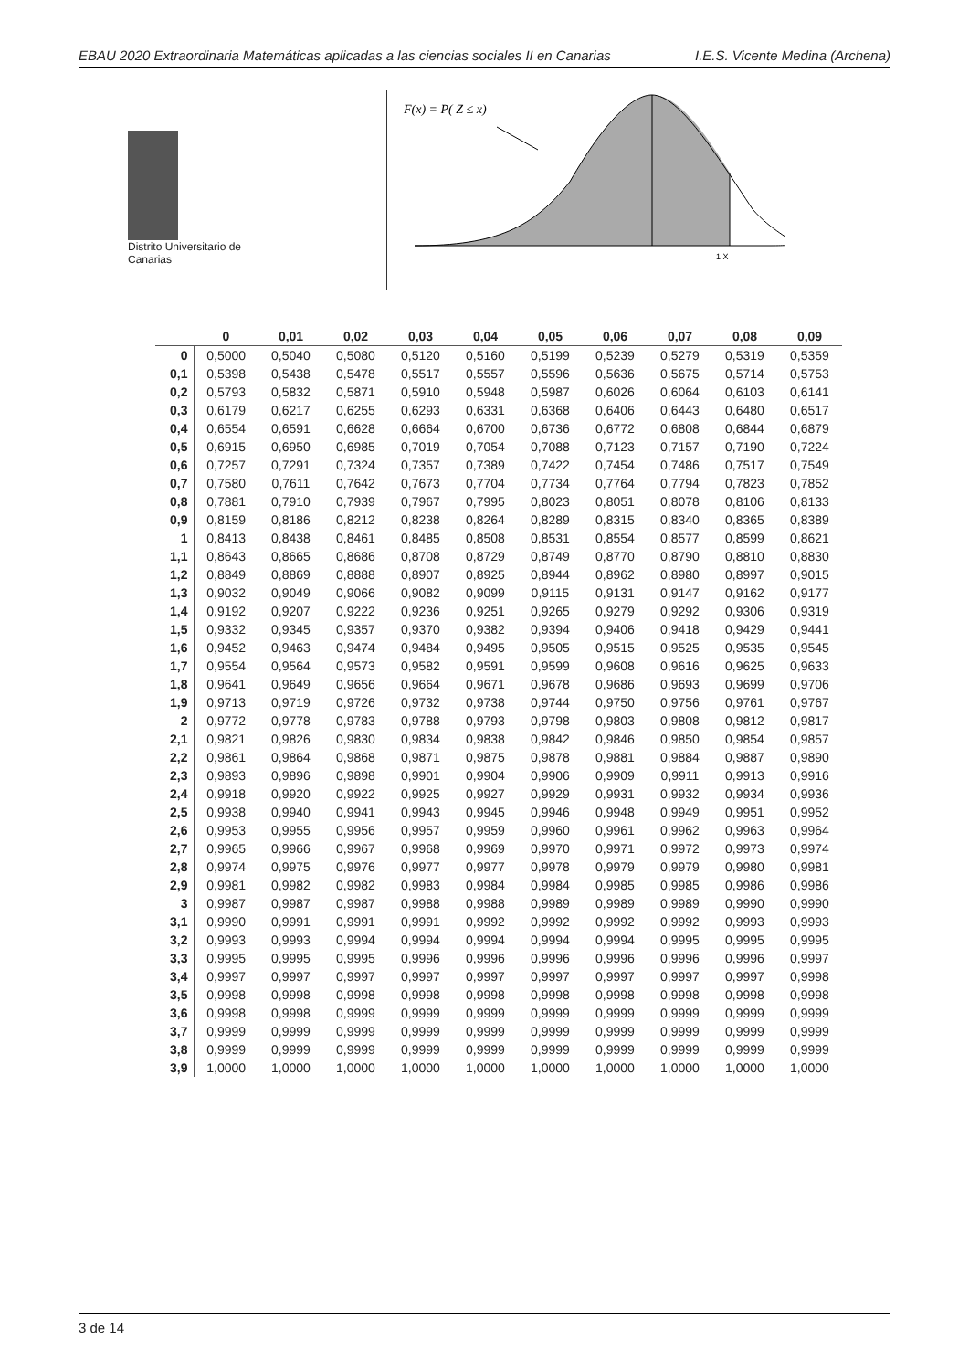EBAU 2020 Extraordinaria Matemáticas aplicadas a las ciencias sociales II en Canarias I.E.S. Vicente Medina (Archena)
Distrito Universitario de Canarias
F(x) = P( Z ≤ x)
1 X
| | 0 | 0,01 | 0,02 | 0,03 | 0,04 | 0,05 | 0,06 | 0,07 | 0,08 | 0,09 |
| --- | --- | --- | --- | --- | --- | --- | --- | --- | --- | --- |
| 0 | 0,5000 | 0,5040 | 0,5080 | 0,5120 | 0,5160 | 0,5199 | 0,5239 | 0,5279 | 0,5319 | 0,5359 |
| 0,1 | 0,5398 | 0,5438 | 0,5478 | 0,5517 | 0,5557 | 0,5596 | 0,5636 | 0,5675 | 0,5714 | 0,5753 |
| 0,2 | 0,5793 | 0,5832 | 0,5871 | 0,5910 | 0,5948 | 0,5987 | 0,6026 | 0,6064 | 0,6103 | 0,6141 |
| 0,3 | 0,6179 | 0,6217 | 0,6255 | 0,6293 | 0,6331 | 0,6368 | 0,6406 | 0,6443 | 0,6480 | 0,6517 |
| 0,4 | 0,6554 | 0,6591 | 0,6628 | 0,6664 | 0,6700 | 0,6736 | 0,6772 | 0,6808 | 0,6844 | 0,6879 |
| 0,5 | 0,6915 | 0,6950 | 0,6985 | 0,7019 | 0,7054 | 0,7088 | 0,7123 | 0,7157 | 0,7190 | 0,7224 |
| 0,6 | 0,7257 | 0,7291 | 0,7324 | 0,7357 | 0,7389 | 0,7422 | 0,7454 | 0,7486 | 0,7517 | 0,7549 |
| 0,7 | 0,7580 | 0,7611 | 0,7642 | 0,7673 | 0,7704 | 0,7734 | 0,7764 | 0,7794 | 0,7823 | 0,7852 |
| 0,8 | 0,7881 | 0,7910 | 0,7939 | 0,7967 | 0,7995 | 0,8023 | 0,8051 | 0,8078 | 0,8106 | 0,8133 |
| 0,9 | 0,8159 | 0,8186 | 0,8212 | 0,8238 | 0,8264 | 0,8289 | 0,8315 | 0,8340 | 0,8365 | 0,8389 |
| 1 | 0,8413 | 0,8438 | 0,8461 | 0,8485 | 0,8508 | 0,8531 | 0,8554 | 0,8577 | 0,8599 | 0,8621 |
| 1,1 | 0,8643 | 0,8665 | 0,8686 | 0,8708 | 0,8729 | 0,8749 | 0,8770 | 0,8790 | 0,8810 | 0,8830 |
| 1,2 | 0,8849 | 0,8869 | 0,8888 | 0,8907 | 0,8925 | 0,8944 | 0,8962 | 0,8980 | 0,8997 | 0,9015 |
| 1,3 | 0,9032 | 0,9049 | 0,9066 | 0,9082 | 0,9099 | 0,9115 | 0,9131 | 0,9147 | 0,9162 | 0,9177 |
| 1,4 | 0,9192 | 0,9207 | 0,9222 | 0,9236 | 0,9251 | 0,9265 | 0,9279 | 0,9292 | 0,9306 | 0,9319 |
| 1,5 | 0,9332 | 0,9345 | 0,9357 | 0,9370 | 0,9382 | 0,9394 | 0,9406 | 0,9418 | 0,9429 | 0,9441 |
| 1,6 | 0,9452 | 0,9463 | 0,9474 | 0,9484 | 0,9495 | 0,9505 | 0,9515 | 0,9525 | 0,9535 | 0,9545 |
| 1,7 | 0,9554 | 0,9564 | 0,9573 | 0,9582 | 0,9591 | 0,9599 | 0,9608 | 0,9616 | 0,9625 | 0,9633 |
| 1,8 | 0,9641 | 0,9649 | 0,9656 | 0,9664 | 0,9671 | 0,9678 | 0,9686 | 0,9693 | 0,9699 | 0,9706 |
| 1,9 | 0,9713 | 0,9719 | 0,9726 | 0,9732 | 0,9738 | 0,9744 | 0,9750 | 0,9756 | 0,9761 | 0,9767 |
| 2 | 0,9772 | 0,9778 | 0,9783 | 0,9788 | 0,9793 | 0,9798 | 0,9803 | 0,9808 | 0,9812 | 0,9817 |
| 2,1 | 0,9821 | 0,9826 | 0,9830 | 0,9834 | 0,9838 | 0,9842 | 0,9846 | 0,9850 | 0,9854 | 0,9857 |
| 2,2 | 0,9861 | 0,9864 | 0,9868 | 0,9871 | 0,9875 | 0,9878 | 0,9881 | 0,9884 | 0,9887 | 0,9890 |
| 2,3 | 0,9893 | 0,9896 | 0,9898 | 0,9901 | 0,9904 | 0,9906 | 0,9909 | 0,9911 | 0,9913 | 0,9916 |
| 2,4 | 0,9918 | 0,9920 | 0,9922 | 0,9925 | 0,9927 | 0,9929 | 0,9931 | 0,9932 | 0,9934 | 0,9936 |
| 2,5 | 0,9938 | 0,9940 | 0,9941 | 0,9943 | 0,9945 | 0,9946 | 0,9948 | 0,9949 | 0,9951 | 0,9952 |
| 2,6 | 0,9953 | 0,9955 | 0,9956 | 0,9957 | 0,9959 | 0,9960 | 0,9961 | 0,9962 | 0,9963 | 0,9964 |
| 2,7 | 0,9965 | 0,9966 | 0,9967 | 0,9968 | 0,9969 | 0,9970 | 0,9971 | 0,9972 | 0,9973 | 0,9974 |
| 2,8 | 0,9974 | 0,9975 | 0,9976 | 0,9977 | 0,9977 | 0,9978 | 0,9979 | 0,9979 | 0,9980 | 0,9981 |
| 2,9 | 0,9981 | 0,9982 | 0,9982 | 0,9983 | 0,9984 | 0,9984 | 0,9985 | 0,9985 | 0,9986 | 0,9986 |
| 3 | 0,9987 | 0,9987 | 0,9987 | 0,9988 | 0,9988 | 0,9989 | 0,9989 | 0,9989 | 0,9990 | 0,9990 |
| 3,1 | 0,9990 | 0,9991 | 0,9991 | 0,9991 | 0,9992 | 0,9992 | 0,9992 | 0,9992 | 0,9993 | 0,9993 |
| 3,2 | 0,9993 | 0,9993 | 0,9994 | 0,9994 | 0,9994 | 0,9994 | 0,9994 | 0,9995 | 0,9995 | 0,9995 |
| 3,3 | 0,9995 | 0,9995 | 0,9995 | 0,9996 | 0,9996 | 0,9996 | 0,9996 | 0,9996 | 0,9996 | 0,9997 |
| 3,4 | 0,9997 | 0,9997 | 0,9997 | 0,9997 | 0,9997 | 0,9997 | 0,9997 | 0,9997 | 0,9997 | 0,9998 |
| 3,5 | 0,9998 | 0,9998 | 0,9998 | 0,9998 | 0,9998 | 0,9998 | 0,9998 | 0,9998 | 0,9998 | 0,9998 |
| 3,6 | 0,9998 | 0,9998 | 0,9999 | 0,9999 | 0,9999 | 0,9999 | 0,9999 | 0,9999 | 0,9999 | 0,9999 |
| 3,7 | 0,9999 | 0,9999 | 0,9999 | 0,9999 | 0,9999 | 0,9999 | 0,9999 | 0,9999 | 0,9999 | 0,9999 |
| 3,8 | 0,9999 | 0,9999 | 0,9999 | 0,9999 | 0,9999 | 0,9999 | 0,9999 | 0,9999 | 0,9999 | 0,9999 |
| 3,9 | 1,0000 | 1,0000 | 1,0000 | 1,0000 | 1,0000 | 1,0000 | 1,0000 | 1,0000 | 1,0000 | 1,0000 |
3 de 14